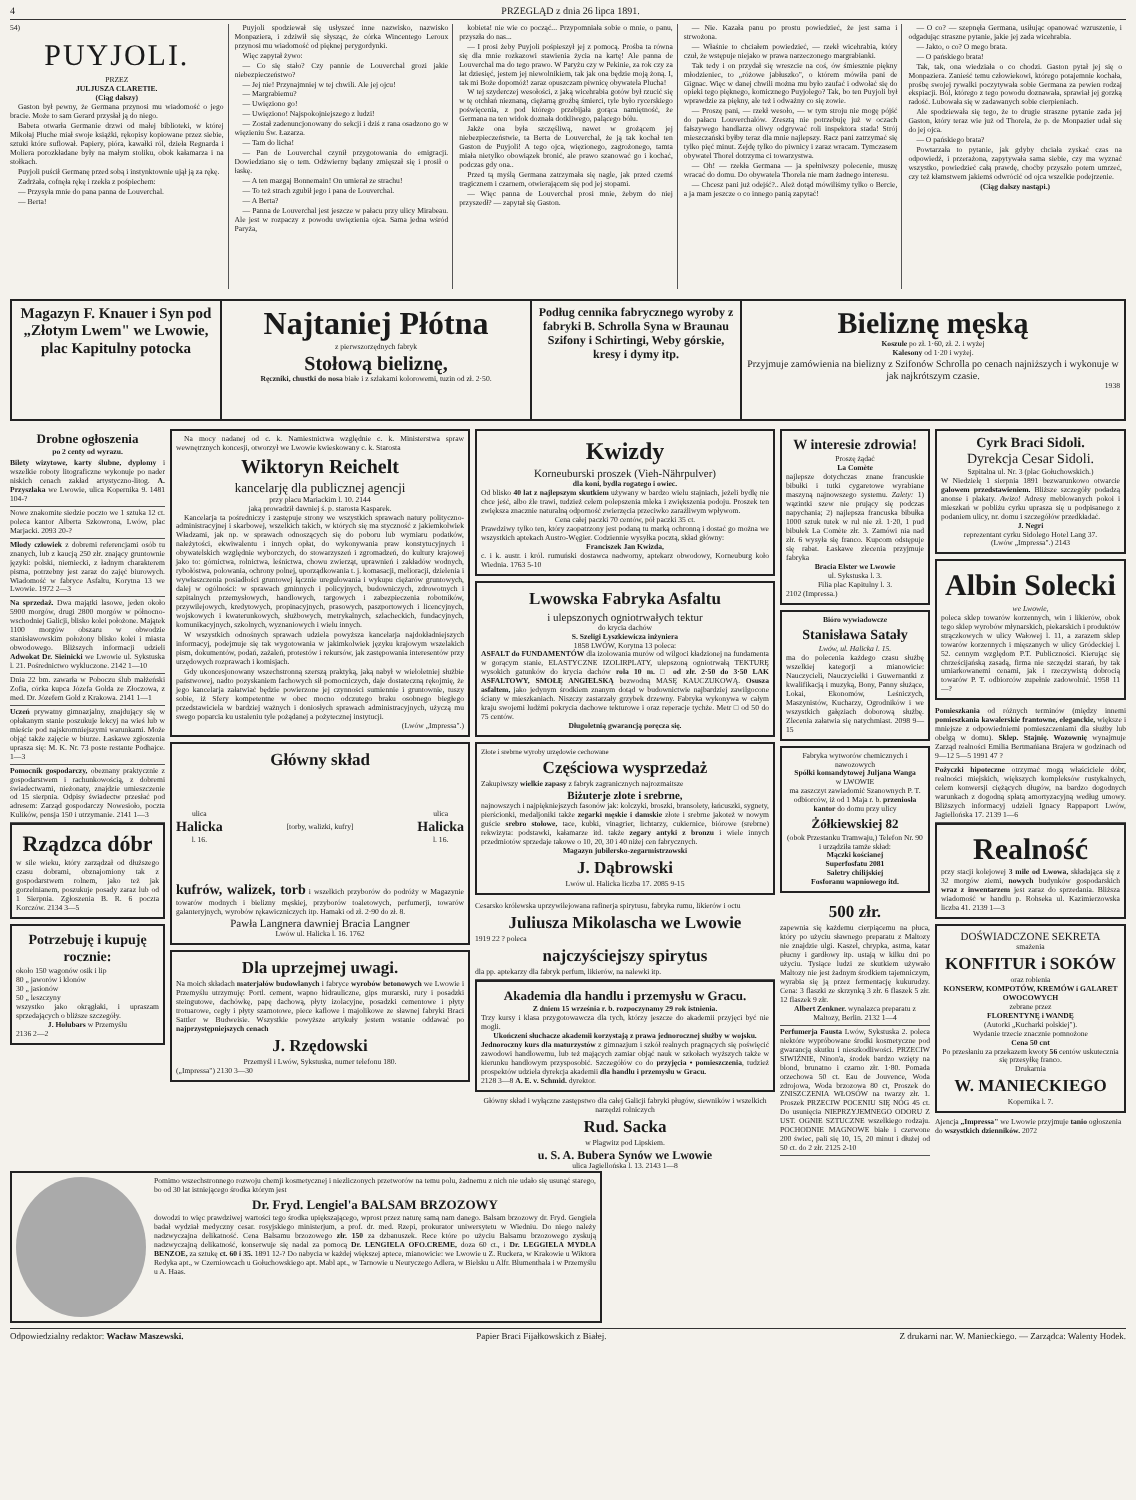4 PRZEGLĄD z dnia 26 lipca 1891.
54)
PUYJOLI.
PRZEZ
JULJUSZA CLARETIE.
(Ciąg dalszy)
Gaston był pewny, że Germana przynosi mu wiadomość o jego bracie. Może to sam Gerard przysłał ją do niego.
Babeta otwarła Germanie drzwi od małej biblioteki, w której Mikołaj Pluche miał swoje książki, rękopisy kopiowane przez siebie, sztuki które suflował. Papiery, pióra, kawałki ról, dzieła Regnarda i Moliera porozkładane były na małym stoliku, obok kałamarza i na stołkach.
Puyjoli puścił Germanę przed sobą i instynktownie ujął ją za rękę.
Zadrżała, cofnęła rękę i rzekła z pośpiechem:
— Przysyła mnie do pana panna de Louverchal.
— Berta!
Puyjoli spodziewał się usłyszeć inne nazwisko, nazwisko Monpaziera, i zdziwił się słysząc, że córka Wincentego Leroux przynosi mu wiadomość od pięknej perygordynki.
Więc zapytał żywo:
— Co się stało? Czy pannie de Louverchal grozi jakie niebezpieczeństwo?
— Jej nie! Przynajmniej w tej chwili. Ale jej ojcu!
— Margrabiemu?
— Uwięziono go!
— Uwięziono! Najspokojniejszego z ludzi!
— Został zadenuncjonowany do sekcji i dziś z rana osadzono go w więzieniu Św. Łazarza.
— Tam do licha!
— Pan de Louverchal czynił przygotowania do emigracji. Dowiedziano się o tem. Odźwierny bądany zmięszał się i prosił o łaskę.
— A ten mazgaj Bonnemain! On umierał ze strachu!
— To też strach zgubił jego i pana de Louverchal.
— A Berta?
— Panna de Louverchal jest jeszcze w pałacu przy ulicy Mirabeau. Ale jest w rozpaczy z powodu uwięzienia ojca. Sama jedna wśród Paryża,
kobieta! nie wie co począć... Przypomniała sobie o mnie, o panu, przyszła do nas...
— I prosi żeby Puyjoli pośpieszył jej z pomocą. Prośba ta równa się dla mnie rozkazowi stawienia życia na kartę! Ale panna de Louverchal ma do tego prawo. W Paryżu czy w Pekinie, za rok czy za lat dziesięć, jestem jej niewolnikiem, tak jak ona będzie moją żoną. I, tak mi Boże dopomóż! zaraz opuszczam piwnicę obywatela Plucha!
W tej szyderczej wesołości, z jaką wicehrabia gotów był rzucić się w tę otchłań nieznaną, ciężarną groźbą śmierci, tyle było rycerskiego poświęcenia, z pod którego przebijała gorąca namiętność, że Germana na ten widok doznała dotkliwego, palącego bólu.
Jakże ona była szczęśliwą, nawet w grożącem jej niebezpieczeństwie, ta Berta de Louverchal, że ją tak kochał ten Gaston de Puyjoli! A tego ojca, więzionego, zagrożonego, tamta miała nietylko obowiązek bronić, ale prawo szanować go i kochać, podczas gdy ona..
Przed tą myślą Germana zatrzymała się nagle, jak przed czemś tragicznem i czarnem, otwierającem się pod jej stopami.
— Więc panna de Louverchal prosi mnie, żebym do niej przyszedł? — zapytał się Gaston.
— Nie. Kazała panu po prostu powiedzieć, że jest sama i strwożona.
— Właśnie to chciałem powiedzieć, — rzekł wicehrabia, który czuł, że wstępuje niejako w prawa narzeczonego margrabianki.
Tak tedy i on przydał się wreszcie na coś, ów śmiesznie piękny młodzieniec, to „różowe jabłuszko", o którem mówiła pani de Gignac. Więc w danej chwili można mu było zaufać i odwołać się do opieki tego pięknego, komicznego Puyjolego? Tak, bo ten Puyjoli był wprawdzie za piękny, ale też i odważny co się zowie.
— Proszę pani, — rzekł wesoło, — w tym stroju nie mogę pójść do pałacu Louverchalów. Zresztą nie potrzebuję już w oczach fałszywego handlarza oliwy odgrywać roli inspektora stada! Strój mieszczański byłby teraz dla mnie najlepszy. Racz pani zatrzymać się tylko pięć minut. Zejdę tylko do piwnicy i zaraz wracam. Tymczasem obywatel Thorel dotrzyma ci towarzystwa.
— Oh! — rzekła Germana — ja spełniwszy polecenie, muszę wracać do domu. Do obywatela Thorela nie mam żadnego interesu.
— Chcesz pani już odejść?.. Ależ dotąd mówiliśmy tylko o Bercie, a ja mam jeszcze o co innego panią zapytać!
— O co? — szepnęła Germana, usiłując opanować wzruszenie, i odgadując straszne pytanie, jakie jej zada wicehrabia.
— Jakto, o co? O mego brata.
— O pańskiego brata!
Tak, tak, ona wiedziała o co chodzi. Gaston pytał jej się o Monpaziera. Zanieść temu człowiekowi, którego potajemnie kochała, prośbę swojej rywalki poczytywała sobie Germana za pewien rodzaj ekspiacji. Ból, którego z tego powodu doznawała, sprawiał jej gorzką radość. Lubowała się w zadawanych sobie cierpieniach.
Ale spodziewała się tego, że to drugie straszne pytanie zada jej Gaston, który teraz wie już od Thorela, że p. de Monpazier udał się do jej ojca.
— O pańskiego brata?
Powtarzała to pytanie, jak gdyby chciała zyskać czas na odpowiedź, i przerażona, zapytywała sama siebie, czy ma wyznać wszystko, powiedzieć całą prawdę, choćby przyszło potem umrzeć, czy też kłamstwem jakiemś odwrócić od ojca wszelkie podejrzenie.
(Ciąg dalszy nastąpi.)
Magazyn F. Knauer i Syn pod „Złotym Lwem" we Lwowie, plac Kapitulny potocka
Najtaniej Płótna
z pierwszorzędnych fabryk
Stołową bieliznę,
Ręczniki, chustki do nosa białe i z szlakami kolorowemi, tuzin od zł. 2·50.
Podług cennika fabrycznego wyroby z fabryki B. Schrolla Syna w Braunau
Szifony i Schirtingi, Weby górskie, kresy i dymy itp.
Bieliznę męską
Koszule po zł. 1·60, zł. 2. i wyżej
Kalesony od 1·20 i wyżej.
Przyjmuje zamówienia na bielizny z Szifonów Schrolla po cenach najniższych i wykonuje w jak najkrótszym czasie.
1938
Drobne ogłoszenia
po 2 centy od wyrazu.
Bilety wizytowe, karty ślubne, dyplomy i wszelkie roboty litograficzne wykonuje po nader niskich cenach zakład artystyczno-litog. A. Przyszlaka we Lwowie, ulica Kopernika 9. 1481 104-?
Nowe znakomite siedzie poczto we 1 sztuka 12 ct. poleca kantor Alberta Szkowrona, Lwów, plac Marjacki. 2093 20-?
Młody człowiek z dobremi referencjami osób tu znanych, lub z kaucją 250 złr. znający gruntownie języki: polski, niemiecki, z ładnym charakterem pisma, potrzebny jest zaraz do zajęć biurowych. Wiadomość w fabryce Asfaltu, Korytna 13 we Lwowie. 1972 2—3
Na sprzedaż. Dwa majątki lasowe, jeden około 5900 morgów, drugi 2800 morgów w północno-wschodniej Galicji, blisko kolei położone. Majątek 1100 morgów obszaru w obwodzie stanisławowskim położony blisko kolei i miasta obwodowego. Bliższych informacji udzieli Adwokat Dr. Sieinicki we Lwowie ul. Sykstuska l. 21. Pośrednictwo wykluczone. 2142 1—10
Dnia 22 bm. zawarła w Poboczu ślub małżeński Zofia, córka kupca Józefa Golda ze Złoczowa, z med. Dr. Józefem Gold z Krakowa. 2141 1—1
Uczeń prywatny gimnazjalny, znajdujący się w opłakanym stanie poszukuje lekcyj na wieś lub w mieście pod najskromniejszymi warunkami. Może objąć także zajęcie w biurze. Łaskawe zgłoszenia uprasza się: M. K. Nr. 73 poste restante Podhajce. 1—3
Pomocnik gospodarczy, obeznany praktycznie z gospodarstwem i rachunkowością, z dobremi świadectwami, nieżonaty, znajdzie umieszczenie od 15 sierpnia. Odpisy świadectw przesłać pod adresem: Zarząd gospodarczy Nowesioło, poczta Kulików, pensja 150 i utrzymanie. 2141 1—3
Rządzca dóbr
w sile wieku, który zarządzał od dłuższego czasu dobrami, obznajomiony tak z gospodarstwem rolnem, jako też jak gorzelnianem, poszukuje posady zaraz lub od 1 Sierpnia. Zgłoszenia B. R. 6 poczta Korczów. 2134 3—5
Potrzebuję i kupuję rocznie:
około 150 wagonów osik i lip
80 „ jaworów i klonów
30 „ jasionów
50 „ leszczyny
wszystko jako okrągłaki, i upraszam sprzedających o bliższe szczegóły.
J. Holubars w Przemyślu
2136 2—2
Na mocy nadanej od c. k. Namiestnictwa względnie c. k. Ministerstwa spraw wewnętrznych koncesji, otworzył we Lwowie kwieskowany c. k. Starosta
Wiktoryn Reichelt
kancelarję dla publicznej agencji
przy placu Mariackim l. 10. 2144
jaką prowadził dawniej ś. p. starosta Kasparek.
Kancelarja ta pośredniczy i zastępuje strony we wszystkich sprawach natury polityczno-administracyjnej i skarbowej, wszelkich takich, w których się ma styczność z jakiemkolwiek Władzami, jak np. w sprawach odnoszących się do poboru lub wymiaru podatków, należytości, ekwiwalentu i innych opłat, do wykonywania praw konstytucyjnych i obywatelskich względnie wyborczych, do stowarzyszeń i zgromadzeń, do kultury krajowej jako to: górnictwa, rolnictwa, leśnictwa, chowu zwierząt, uprawnień i zakładów wodnych, rybołóstwa, polowania, ochrony polnej, uporządkowania t. j. komasacji, melioracji, dzielenia i wywłaszczenia posiadłości gruntowej łącznie uregulowania i wykupu ciężarów gruntowych, dalej w ogólności: w sprawach gminnych i policyjnych, budowniczych, zdrowotnych i szpitalnych przemysłowych, handlowych, targowych i zabezpieczenia robotników, przywilejowych, kredytowych, propinacyjnych, prasowych, paszportowych i licencyjnych, wojskowych i kwaterunkowych, służbowych, metrykalnych, szlacheckich, fundacyjnych, komunikacyjnych, szkolnych, wyznaniowych i wielu innych.
W wszystkich odnośnych sprawach udziela powyższa kancelarja najdokładniejszych informacyj, podejmuje się tak wygotowania w jakimkolwiek języku krajowym wszelakich pism, dokumentów, podań, zażaleń, protestów i rekursów, jak zastępowania interesentów przy urzędowych rozprawach i komisjach.
Gdy ukoncesjonowany wszechstronną szerszą praktyką, jaką nabył w wieloletniej służbie państwowej, nadto pozyskaniem fachowych sił pomocniczych, daje dostateczną rękojmię, że jego kancelarja załatwiać będzie powierzone jej czynności sumiennie i gruntownie, tuszy sobie, iż Sfery kompetentne w obec mocno odczutego braku osobnego biegłego przedstawiciela w bardziej ważnych i doniosłych sprawach administracyjnych, użyczą mu swego poparcia ku ustaleniu tyle pożądanej a pożytecznej instytucji.
(Lwów „Impressa".)
Główny skład
ulica
Halicka
l. 16.
[torby, walizki, kufry]
ulica
Halicka
l. 16.
kufrów, walizek, torb i wszelkich przyborów do podróży w Magazynie towarów modnych i bielizny męskiej, przyborów toaletowych, perfumerji, towarów galanteryjnych, wyrobów rękawiczniczych itp. Hamaki od zł. 2·90 do zł. 8.
Pawła Langnera dawniej Bracia Langner
Lwów ul. Halicka l. 16. 1762
Dla uprzejmej uwagi.
Na moich składach materjałów budowlanych i fabryce wyrobów betonowych we Lwowie i Przemyślu utrzymuję: Portl. cement, wapno hidrauliczne, gips murarski, rury i posadzki steingutowe, dachówkę, papę dachową, płyty izolacyjne, posadzki cementowe i płyty trotuarowe, cegły i płyty szamotowe, piece kaflowe i majolikowe ze sławnej fabryki Braci Sattler w Budweisie. Wszystkie powyższe artykuły jestem wstanie oddawać po najprzystępniejszych cenach
J. Rzędowski
Przemyśl i Lwów, Sykstuska, numer telefonu 180.
(„Impressa") 2130 3—30
Kwizdy
Korneuburski proszek (Vieh-Nährpulver)
dla koni, bydła rogatego i owiec.
Od blisko 40 lat z najlepszym skutkiem używany w bardzo wielu stajniach, jeżeli bydlę nie chce jeść, albo źle trawi, tudzież celem polepszenia mleka i zwiększenia podoju. Proszek ten zwiększa znacznie naturalną odporność zwierzęcia przeciwko zaraźliwym wpływom.
Cena całej paczki 70 centów, pół paczki 35 ct.
Prawdziwy tylko ten, który zaopatrzony jest podaną tu marką ochronną i dostać go można we wszystkich aptekach Austro-Węgier. Codziennie wysyłka pocztą, skład główny:
Franciszek Jan Kwizda,
c. i k. austr. i król. rumuński dostawca nadworny, aptekarz obwodowy, Korneuburg koło Wiednia. 1763 5-10
Lwowska Fabryka Asfaltu
i ulepszonych ogniotrwałych tektur
do krycia dachów
S. Szeligi Łyszkiewicza inżyniera
1858 LWÓW, Korytna 13 poleca:
ASFALT do FUNDAMENTÓW dla izolowania murów od wilgoci kładzionej na fundamenta w gorącym stanie, ELASTYCZNE IZOLIRPLATY, ulepszoną ogniotrwałą TEKTURĘ wysokich gatunków do krycia dachów rola 10 m. □ od złr. 2·50 do 3·50 LAK ASFALTOWY, SMOŁĘ ANGIELSKĄ bezwodną MASĘ KAUCZUKOWĄ. Osusza asfaltem, jako jedynym środkiem znanym dotąd w budownictwie najbardziej zawilgocone ściany w mieszkaniach. Niszczy zastarzały grzybek drzewny. Fabryka wykonywa w całym kraju swojemi ludźmi pokrycia dachowe tekturowe i oraz reperacje tychże. Metr □ od 50 do 75 centów.
Długoletnią gwarancją poręcza się.
Złote i srebrne wyroby urzędowie cechowane
Częściowa wysprzedaż
Zakupiwszy wielkie zapasy z fabryk zagranicznych najrozmaitsze
Biżuterje złote i srebrne,
najnowszych i najpiękniejszych fasonów jak: kolczyki, broszki, bransolety, łańcuszki, sygnety, pierścionki, medaljoniki także zegarki męskie i damskie złote i srebrne jakoteż w nowym guście srebro stołowe, tace, kubki, vinagrier, lichtarzy, cukiernice, biórowe (srebrne) rekwizyta: podstawki, kałamarze itd. także zegary antyki z bronzu i wiele innych przedmiotów sprzedaje takowe o 10, 20, 30 i 40 niżej cen fabrycznych.
Magazyn jubilersko-zegarmistrzowski
J. Dąbrowski
Lwów ul. Halicka liczba 17. 2085 9-15
Cesarsko królewska uprzywilejowana rafinerja spirytusu, fabryka rumu, likierów i octu
Juliusza Mikolascha we Lwowie
1919 22 ? poleca
najczyściejszy spirytus
dla pp. aptekarzy dla fabryk perfum, likierów, na nalewki itp.
Akademia dla handlu i przemysłu w Gracu.
Z dniem 15 września r. b. rozpoczynamy 29 rok istnienia.
Trzy kursy i klasa przygotowawcza dla tych, którzy jeszcze do akademii przyjęci być nie mogli.
Ukończeni słuchacze akademii korzystają z prawa jednorocznej służby w wojsku.
Jednoroczny kurs dla maturzystów z gimnazjum i szkół realnych pragnących się poświęcić zawodowi handlowemu, lub też mających zamiar objąć nauk w szkołach wyższych także w kierunku handlowym przysposobić. Szczegółów co do przyjęcia • pomieszczenia, tudzież prospektów udziela dyrekcja akademii dla handlu i przemysłu w Gracu.
2128 3—8 A. E. v. Schmid. dyrektor.
Główny skład i wyłączne zastępstwo dla całej Galicji fabryki pługów, siewników i wszelkich narzędzi rolniczych
Rud. Sacka
w Plagwitz pod Lipskiem.
u. S. A. Bubera Synów we Lwowie
ulica Jagiellońska l. 13. 2143 1—8
W interesie zdrowia!
Proszę żądać
La Comète
najlepsze dotychczas znane francuskie bibułki i tutki cygaretowe wyrabiane maszyną najnowszego systemu. Zalety: 1) wązintki szew nie prujący się podczas napychania; 2) najlepsza francuska bibułka 1000 sztuk tutek w rul nie zł. 1·20, 1 pud bibułek La Comète złr. 3. Zamówi nia nad złr. 6 wysyła się franco. Kupcom odstępuje się rabat. Łaskawe zlecenia przyjmuje fabryka
Bracia Elster we Lwowie
ul. Sykstuska l. 3.
Filia plac Kapitulny l. 3.
2102 (Impressa.)
Bióro wywiadowcze
Stanisława Satały
Lwów, ul. Halicka l. 15.
ma do polecenia każdego czasu służbę wszelkiej kategorji a mianowicie: Nauczycieli, Nauczycielki i Guwernantki z kwalifikacją i muzyką, Bony, Panny służące, Lokai, Ekonomów, Leśniczych, Maszynistów, Kucharzy, Ogrodników i we wszystkich gałęziach doborową służbę. Zlecenia załatwia się natychmiast. 2098 9—15
Fabryka wytworów chemicznych i nawozowych
Spółki komandytowej Juljana Wanga
w LWOWIE
ma zaszczyt zawiadomić Szanownych P. T. odbiorców, iż od 1 Maja r. b. przeniosła kantor do domu przy ulicy
Żółkiewskiej 82
(obok Przestanku Tramwaju,) Telefon Nr. 90 i urządziła tamże skład:
Mączki kościanej
Superfosfatu 2081
Saletry chilijskiej
Fosforanu wapniowego itd.
500 złr.
zapewnia się każdemu cierpiącemu na płuca, który po użyciu sławnego preparatu z Maltozy nie znajdzie ulgi. Kaszel, chrypka, astma, katar płucny i gardłowy itp. ustają w kilku dni po użyciu. Tysiące ludzi ze skutkiem używało Maltozy nie jest żadnym środkiem tajemniczym, wyrabia się ją przez fermentację kukurudzy. Cena: 3 flaszki ze skrzynką 3 złr. 6 flaszek 5 złr. 12 flaszek 9 złr.
Albert Zenkner. wynalazca preparatu z Maltozy, Berlin. 2132 1—4
Perfumerja Fausta Lwów, Sykstuska 2. poleca niektóre wypróbowane środki kosmetyczne pod gwarancją skutku i nieszkodliwości. PRZECIW SIWIŹNIE, Ninon'a, środek bardzo wzięty na blond, brunatno i czarno złr. 1·80. Pomada orzechowa 50 ct. Eau de Jouvence, Woda zdrojowa, Woda brzozowa 80 ct, Proszek do ZNISZCZENIA WŁOSÓW na twarzy złr. 1. Proszek PRZECIW POCENIU SIĘ NÓG 45 ct. Do usunięcia NIEPRZYJEMNEGO ODORU Z UST. OGNIE SZTUCZNE wszelkiego rodzaju. POCHODNIE MAGNOWE białe i czerwone 200 świec, pali się 10, 15, 20 minut i dłużej od 50 ct. do 2 złr. 2125 2-10
Cyrk Braci Sidoli.
Dyrekcja Cesar Sidoli.
Szpitalna ul. Nr. 3 (plac Gołuchowskich.)
W Niedzielę 1 sierpnia 1891 bezwarunkowo otwarcie galowem przedstawieniem. Bliższe szczegóły podadzą anonse i plakaty. Awizo! Adresy meblowanych pokoi i mieszkań w pobliżu cyrku uprasza się u podpisanego z podaniem ulicy, nr. domu i szczegółów przedkładać.
J. Negri
reprezentant cyrku Sidolego Hotel Lang 37.
(Lwów „Impressa".) 2143
Albin Solecki
we Lwowie,
poleca sklep towarów korzennych, win i likierów, obok tego sklep wyrobów młynarskich, piekarskich i produktów strączkowych w ulicy Wałowej l. 11, a zarazem sklep towarów korzennych i mięszanych w ulicy Gródeckiej l. 52. cennym względom P.T. Publiczności. Kierując się chrześcijańską zasadą, firma nie szczędzi starań, by tak umiarkowanemi cenami, jak i rzeczywistą dobrocią towarów P. T. odbiorców zupełnie zadowolnić. 1958 11—?
Pomieszkania od różnych terminów (między innemi pomieszkania kawalerskie frantowne, eleganckie, większe i mniejsze z odpowiedniemi pomieszczeniami dla służby lub obelgą w domu). Sklep. Stajnię. Wozownię wynajmuje Zarząd realności Emilia Bertmańiana Brajera w godzinach od 9—12 5—5 1991 47 ?
Pożyczki hipoteczne otrzymać mogą właściciele dóbr, realności miejskich, większych kompleksów rustykalnych, celem konwersji ciężących długów, na bardzo dogodnych warunkach z dogodną spłatą amortyzacyjną według umowy. Bliższych informacyj udzieli Ignacy Rappaport Lwów, Jagiellońska 17. 2139 1—6
Realność
przy stacji kolejowej 3 mile od Lwowa, składająca się z 32 morgów ziemi, nowych budynków gospodarskich wraz z inwentarzem jest zaraz do sprzedania. Bliższa wiadomość w handlu p. Rohseka ul. Kazimierzowska liczba 41. 2139 1—3
DOŚWIADCZONE SEKRETA
smażenia
KONFITUR i SOKÓW
oraz robienia
KONSERW, KOMPOTÓW, KREMÓW i GALARET OWOCOWYCH
zebrane przez
FLORENTYNĘ i WANDĘ
(Autorki „Kucharki polskiej").
Wydanie trzecie znacznie pomnożone
Cena 50 cnt
Po przesłaniu za przekazem kwoty 56 centów uskutecznia się przesyłkę franco.
Drukarnia
W. MANIECKIEGO
Kopernika l. 7.
Ajencja „Impressa" we Lwowie przyjmuje tanio ogłoszenia do wszystkich dzienników. 2072
Pomimo wszechstronnego rozwoju chemji kosmetycznej i niezliczonych przetworów na temu polu, żadnemu z nich nie udało się usunąć starego, bo od 30 lat istniejącego środka którym jest
Dr. Fryd. Lengiel'a BALSAM BRZOZOWY
dowodzi to więc prawdziwej wartości tego środka upiększającego, wprost przez naturę samą nam danego. Balsam brzozowy dr. Fryd. Gengiela badał wydział medyczny cesar. rosyjskiego ministerjum, a prof. dr. med. Rzepi, prokurator uniwersytetu w Wiedniu. Do niego należy nadzwyczajna delikatność. Cena Balsamu brzozowego złr. 150 za dzbanuszek. Rece które po użyciu Balsamu brzozowego zyskują nadzwyczajną delikatność, konserwuje się nadal za pomocą Dr. LENGIELA OFO.CREME, doza 60 ct., i Dr. LEGGIELA MYDŁA BENZOE, za sztukę ct. 60 i 35. 1891 12-? Do nabycia w każdej większej aptece, mianowicie: we Lwowie u Z. Ruckera, w Krakowie u Wiktora Redyka apt., w Czerniowcach u Gołuchowskiego apt. Mabl apt., w Tarnowie u Neuryczego Adlera, w Bielsku u Alfr. Blumenthala i w Przemyślu u A. Haas.
Odpowiedzialny redaktor: Wacław Maszewski. Papier Braci Fijałkowskich z Białej. Z drukarni nar. W. Manieckiego. — Zarządca: Walenty Hodek.